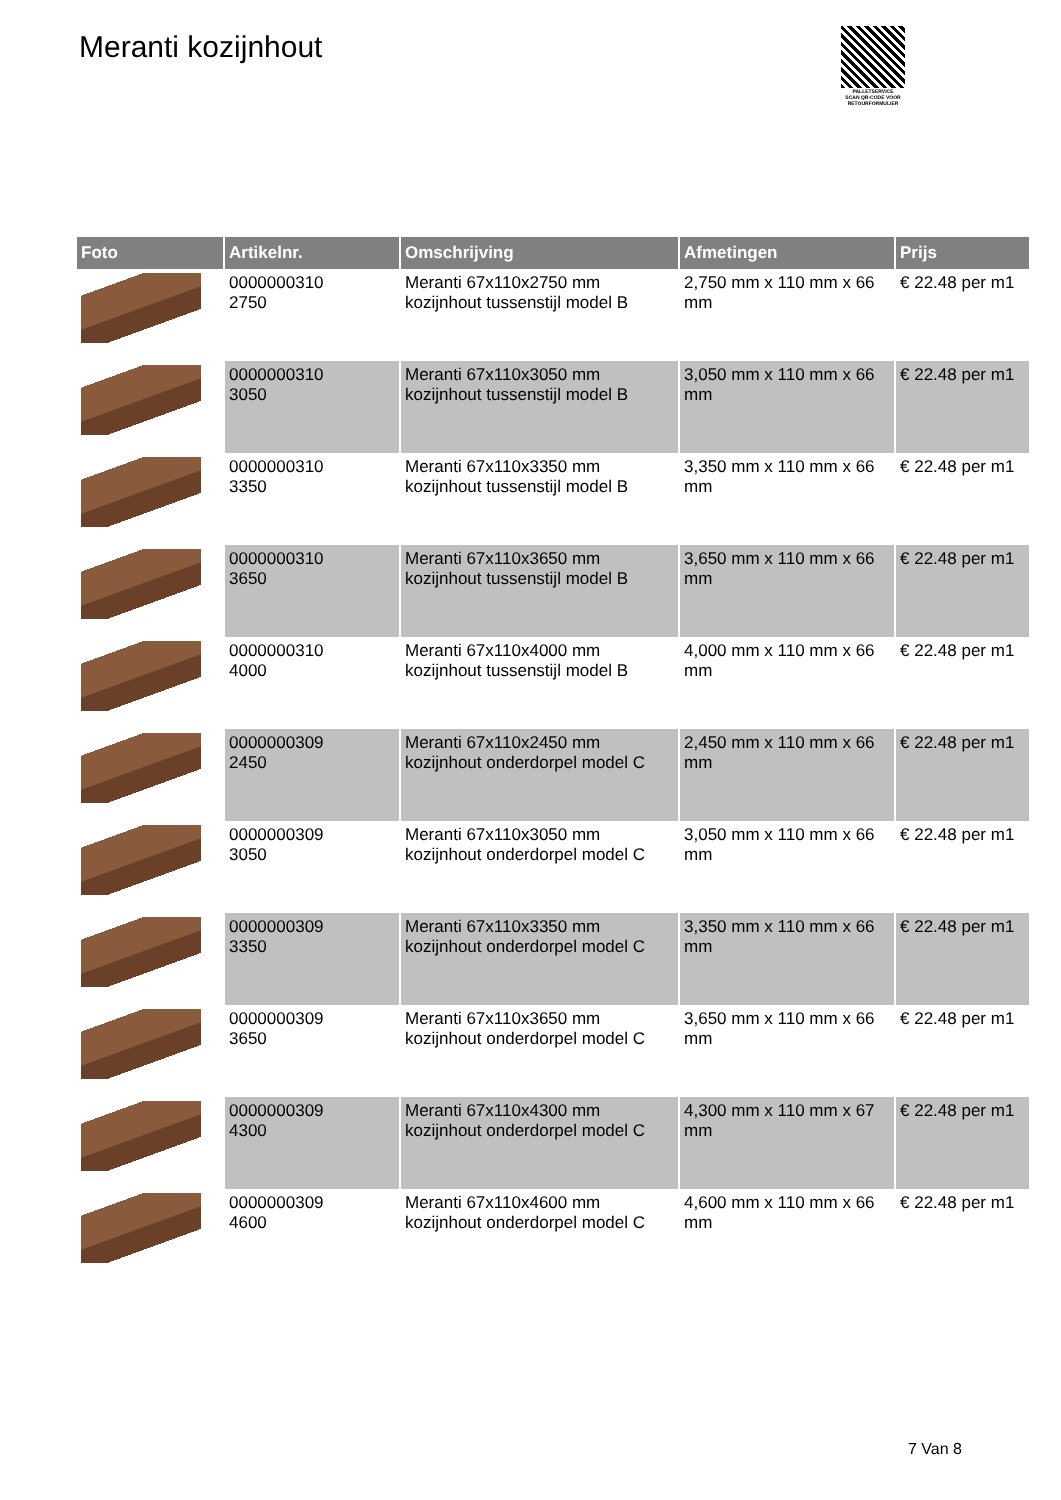Meranti kozijnhout
PALLETSERVICE
SCAN QR-CODE VOOR RETOURFORMULIER
| Foto | Artikelnr. | Omschrijving | Afmetingen | Prijs |
| --- | --- | --- | --- | --- |
| | 0000000310 2750 | Meranti 67x110x2750 mm kozijnhout tussenstijl model B | 2,750 mm x 110 mm x 66 mm | € 22.48 per m1 |
| | 0000000310 3050 | Meranti 67x110x3050 mm kozijnhout tussenstijl model B | 3,050 mm x 110 mm x 66 mm | € 22.48 per m1 |
| | 0000000310 3350 | Meranti 67x110x3350 mm kozijnhout tussenstijl model B | 3,350 mm x 110 mm x 66 mm | € 22.48 per m1 |
| | 0000000310 3650 | Meranti 67x110x3650 mm kozijnhout tussenstijl model B | 3,650 mm x 110 mm x 66 mm | € 22.48 per m1 |
| | 0000000310 4000 | Meranti 67x110x4000 mm kozijnhout tussenstijl model B | 4,000 mm x 110 mm x 66 mm | € 22.48 per m1 |
| | 0000000309 2450 | Meranti 67x110x2450 mm kozijnhout onderdorpel model C | 2,450 mm x 110 mm x 66 mm | € 22.48 per m1 |
| | 0000000309 3050 | Meranti 67x110x3050 mm kozijnhout onderdorpel model C | 3,050 mm x 110 mm x 66 mm | € 22.48 per m1 |
| | 0000000309 3350 | Meranti 67x110x3350 mm kozijnhout onderdorpel model C | 3,350 mm x 110 mm x 66 mm | € 22.48 per m1 |
| | 0000000309 3650 | Meranti 67x110x3650 mm kozijnhout onderdorpel model C | 3,650 mm x 110 mm x 66 mm | € 22.48 per m1 |
| | 0000000309 4300 | Meranti 67x110x4300 mm kozijnhout onderdorpel model C | 4,300 mm x 110 mm x 67 mm | € 22.48 per m1 |
| | 0000000309 4600 | Meranti 67x110x4600 mm kozijnhout onderdorpel model C | 4,600 mm x 110 mm x 66 mm | € 22.48 per m1 |
7 Van 8